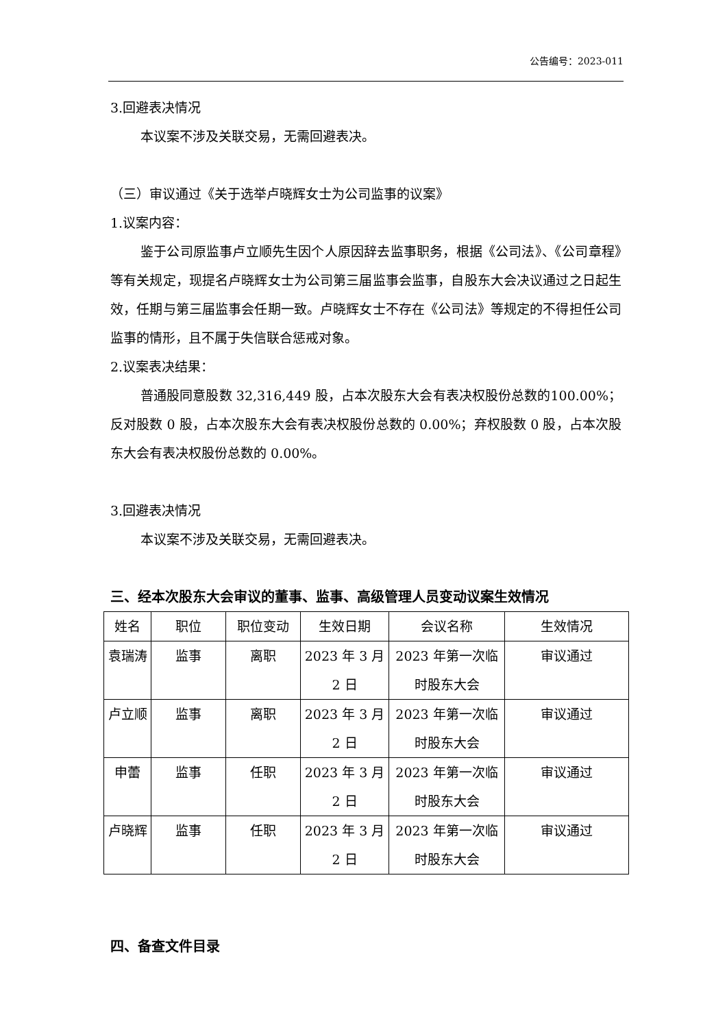公告编号：2023-011
3.回避表决情况
本议案不涉及关联交易，无需回避表决。
（三）审议通过《关于选举卢晓辉女士为公司监事的议案》
1.议案内容：
鉴于公司原监事卢立顺先生因个人原因辞去监事职务，根据《公司法》、《公司章程》等有关规定，现提名卢晓辉女士为公司第三届监事会监事，自股东大会决议通过之日起生效，任期与第三届监事会任期一致。卢晓辉女士不存在《公司法》等规定的不得担任公司监事的情形，且不属于失信联合惩戒对象。
2.议案表决结果：
普通股同意股数 32,316,449 股，占本次股东大会有表决权股份总数的100.00%；反对股数 0 股，占本次股东大会有表决权股份总数的 0.00%；弃权股数 0 股，占本次股东大会有表决权股份总数的 0.00%。
3.回避表决情况
本议案不涉及关联交易，无需回避表决。
三、经本次股东大会审议的董事、监事、高级管理人员变动议案生效情况
| 姓名 | 职位 | 职位变动 | 生效日期 | 会议名称 | 生效情况 |
| --- | --- | --- | --- | --- | --- |
| 袁瑞涛 | 监事 | 离职 | 2023 年 3 月 2 日 | 2023 年第一次临时股东大会 | 审议通过 |
| 卢立顺 | 监事 | 离职 | 2023 年 3 月 2 日 | 2023 年第一次临时股东大会 | 审议通过 |
| 申蕾 | 监事 | 任职 | 2023 年 3 月 2 日 | 2023 年第一次临时股东大会 | 审议通过 |
| 卢晓辉 | 监事 | 任职 | 2023 年 3 月 2 日 | 2023 年第一次临时股东大会 | 审议通过 |
四、备查文件目录